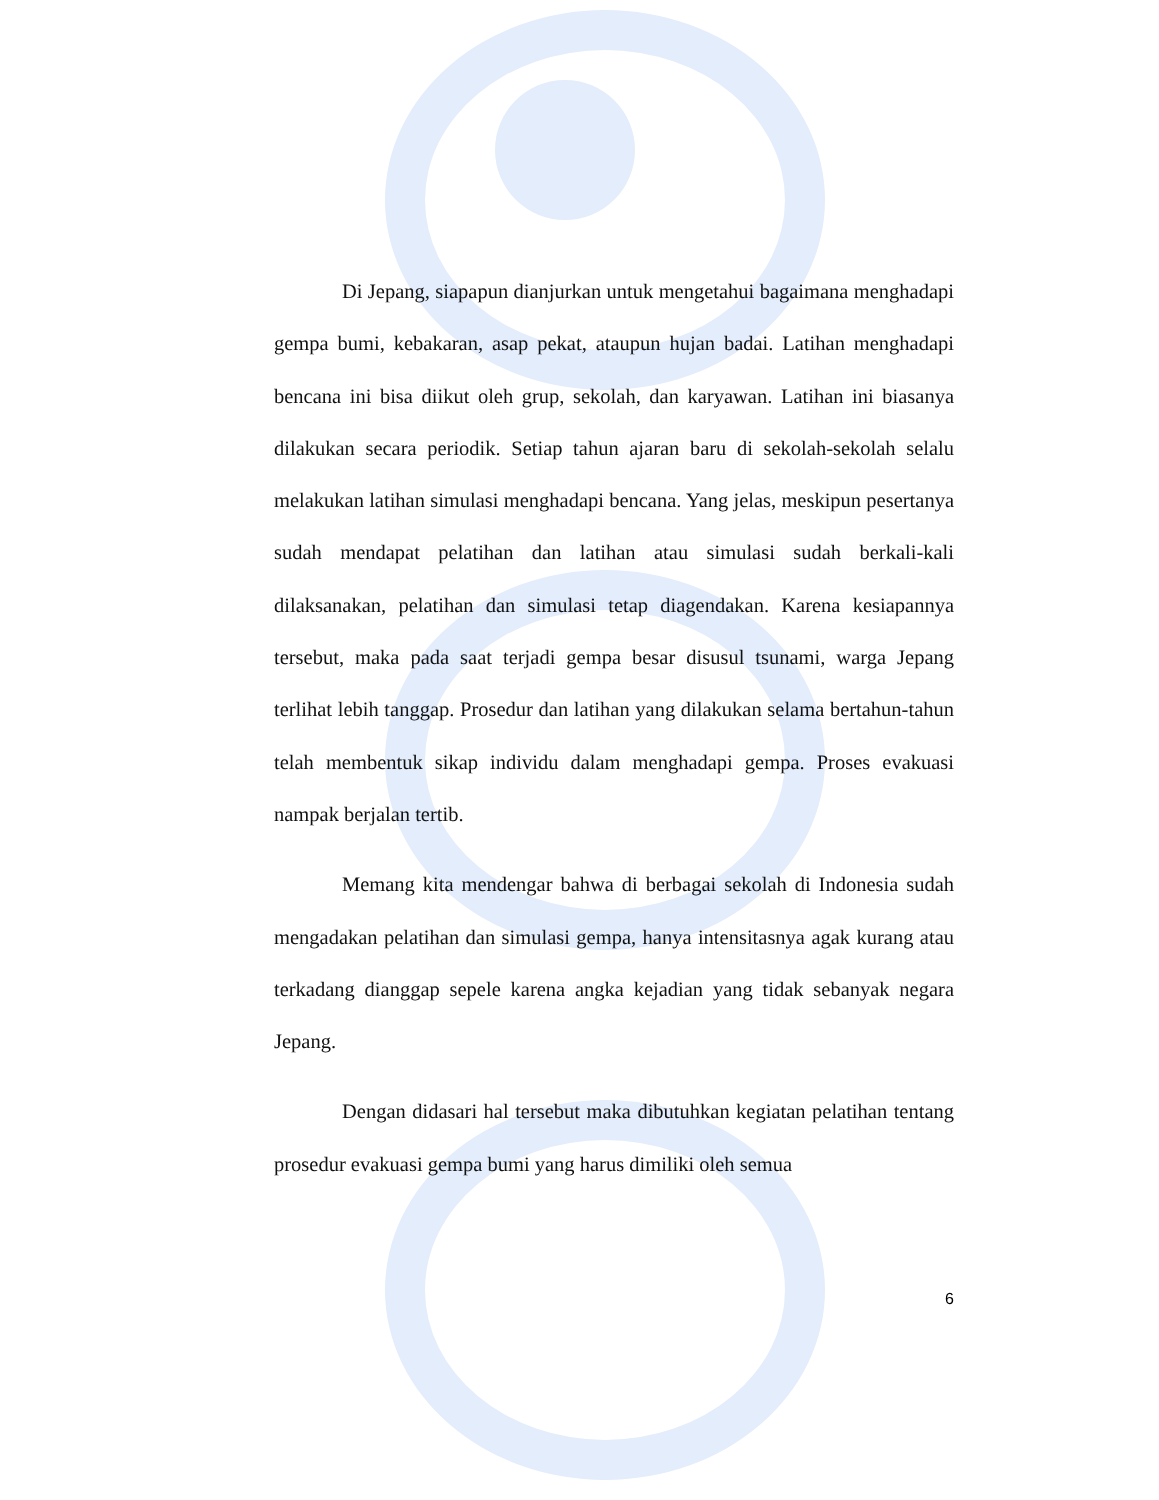Di Jepang, siapapun dianjurkan untuk mengetahui bagaimana menghadapi gempa bumi, kebakaran, asap pekat, ataupun hujan badai. Latihan menghadapi bencana ini bisa diikut oleh grup, sekolah, dan karyawan. Latihan ini biasanya dilakukan secara periodik. Setiap tahun ajaran baru di sekolah-sekolah selalu melakukan latihan simulasi menghadapi bencana. Yang jelas, meskipun pesertanya sudah mendapat pelatihan dan latihan atau simulasi sudah berkali-kali dilaksanakan, pelatihan dan simulasi tetap diagendakan. Karena kesiapannya tersebut, maka pada saat terjadi gempa besar disusul tsunami, warga Jepang terlihat lebih tanggap. Prosedur dan latihan yang dilakukan selama bertahun-tahun telah membentuk sikap individu dalam menghadapi gempa. Proses evakuasi nampak berjalan tertib.
Memang kita mendengar bahwa di berbagai sekolah di Indonesia sudah mengadakan pelatihan dan simulasi gempa, hanya intensitasnya agak kurang atau terkadang dianggap sepele karena angka kejadian yang tidak sebanyak negara Jepang.
Dengan didasari hal tersebut maka dibutuhkan kegiatan pelatihan tentang prosedur evakuasi gempa bumi yang harus dimiliki oleh semua
6